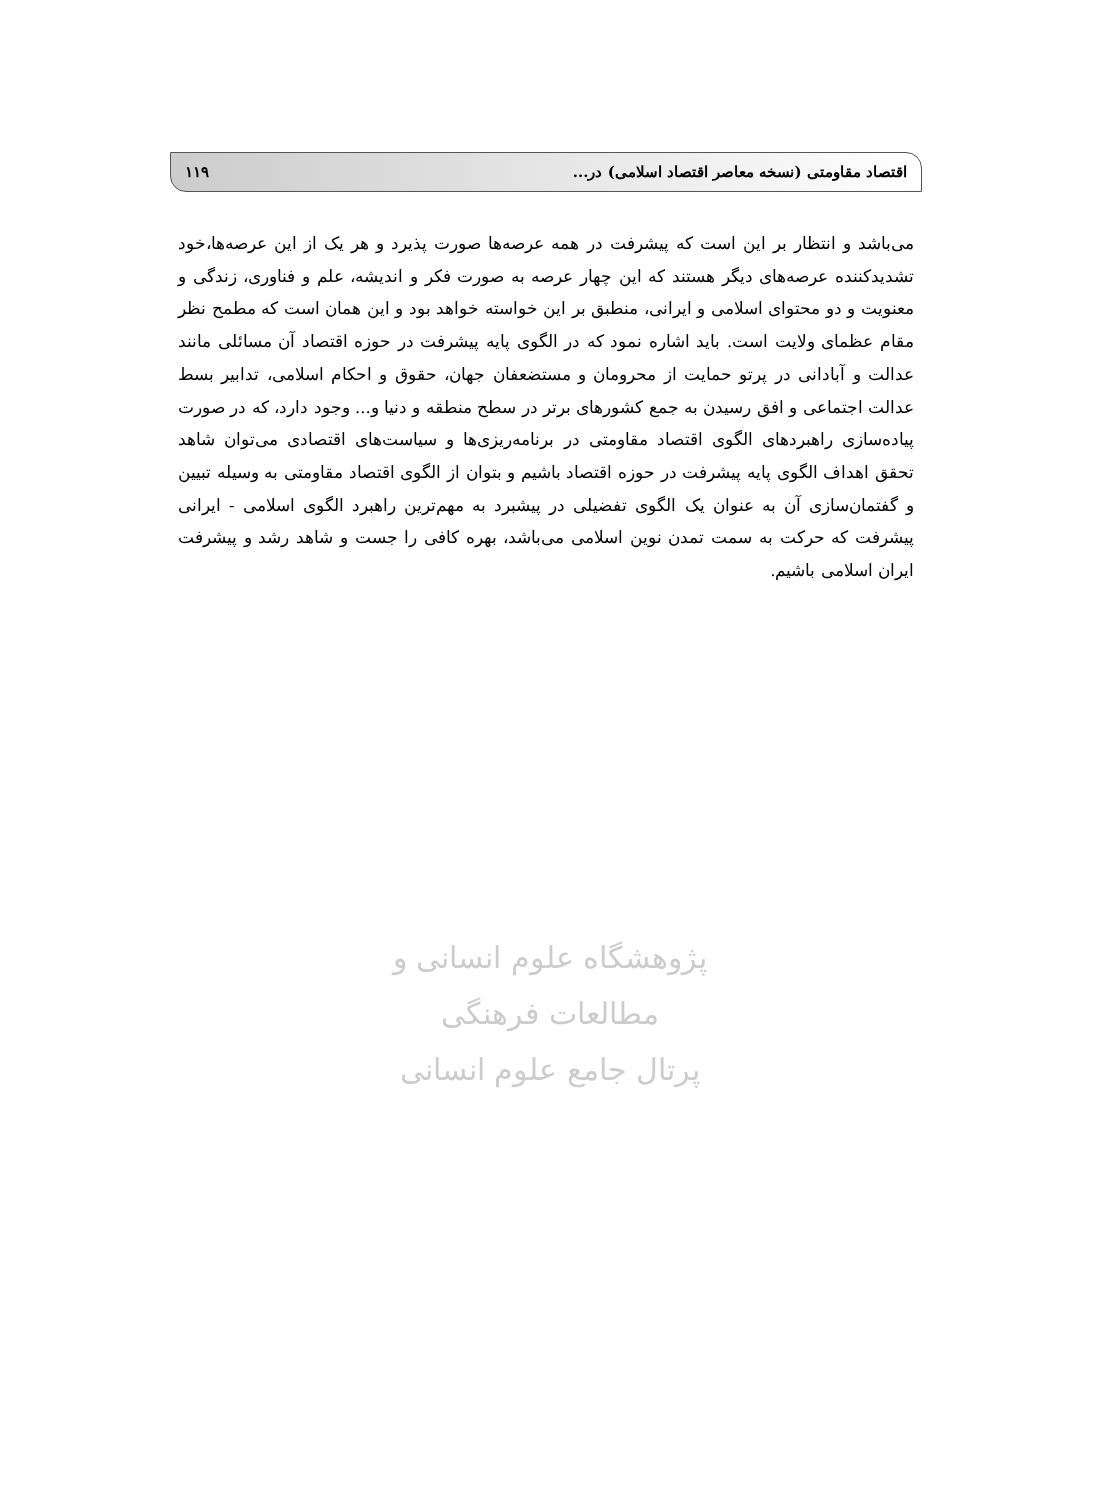اقتصاد مقاومتی (نسخه معاصر اقتصاد اسلامی) در... ۱۱۹
می‌باشد و انتظار بر این است که پیشرفت در همه عرصه‌ها صورت پذیرد و هر یک از این عرصه‌ها،خود تشدیدکننده عرصه‌های دیگر هستند که این چهار عرصه به صورت فکر و اندیشه، علم و فناوری، زندگی و معنویت و دو محتوای اسلامی و ایرانی، منطبق بر این خواسته خواهد بود و این همان است که مطمح نظر مقام عظمای ولایت است. باید اشاره نمود که در الگوی پایه پیشرفت در حوزه اقتصاد آن مسائلی مانند عدالت و آبادانی در پرتو حمایت از محرومان و مستضعفان جهان، حقوق و احکام اسلامی، تدابیر بسط عدالت اجتماعی و افق رسیدن به جمع کشورهای برتر در سطح منطقه و دنیا و... وجود دارد، که در صورت پیاده‌سازی راهبردهای الگوی اقتصاد مقاومتی در برنامه‌ریزی‌ها و سیاست‌های اقتصادی می‌توان شاهد تحقق اهداف الگوی پایه پیشرفت در حوزه اقتصاد باشیم و بتوان از الگوی اقتصاد مقاومتی به وسیله تبیین و گفتمان‌سازی آن به عنوان یک الگوی تفضیلی در پیشبرد به مهم‌ترین راهبرد الگوی اسلامی - ایرانی پیشرفت که حرکت به سمت تمدن نوین اسلامی می‌باشد، بهره کافی را جست و شاهد رشد و پیشرفت ایران اسلامی باشیم.
پژوهشگاه علوم انسانی و مطالعات فرهنگی
پرتال جامع علوم انسانی